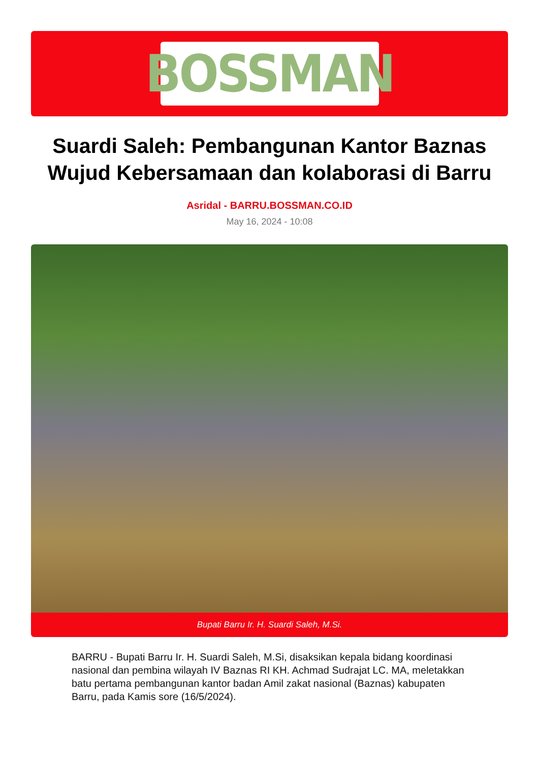BOSSMAN
Suardi Saleh: Pembangunan Kantor Baznas Wujud Kebersamaan dan kolaborasi di Barru
Asridal - BARRU.BOSSMAN.CO.ID
May 16, 2024 - 10:08
Bupati Barru Ir. H. Suardi Saleh, M.Si.
BARRU - Bupati Barru Ir. H. Suardi Saleh, M.Si, disaksikan kepala bidang koordinasi nasional dan pembina wilayah IV Baznas RI KH. Achmad Sudrajat LC. MA, meletakkan batu pertama pembangunan kantor badan Amil zakat nasional (Baznas) kabupaten Barru, pada Kamis sore (16/5/2024).